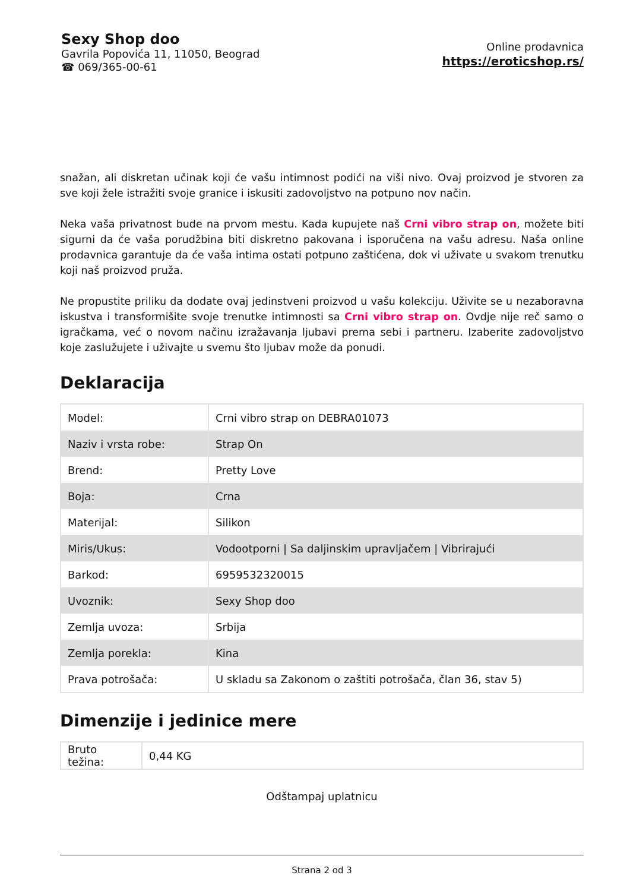Sexy Shop doo
Gavrila Popovića 11, 11050, Beograd
☎ 069/365-00-61
Online prodavnica
https://eroticshop.rs/
snažan, ali diskretan učinak koji će vašu intimnost podići na viši nivo. Ovaj proizvod je stvoren za sve koji žele istražiti svoje granice i iskusiti zadovoljstvo na potpuno nov način.
Neka vaša privatnost bude na prvom mestu. Kada kupujete naš Crni vibro strap on, možete biti sigurni da će vaša porudžbina biti diskretno pakovana i isporučena na vašu adresu. Naša online prodavnica garantuje da će vaša intima ostati potpuno zaštićena, dok vi uživate u svakom trenutku koji naš proizvod pruža.
Ne propustite priliku da dodate ovaj jedinstveni proizvod u vašu kolekciju. Uživite se u nezaboravna iskustva i transformišite svoje trenutke intimnosti sa Crni vibro strap on. Ovdje nije reč samo o igračkama, već o novom načinu izražavanja ljubavi prema sebi i partneru. Izaberite zadovoljstvo koje zaslužujete i uživajte u svemu što ljubav može da ponudi.
Deklaracija
| Model: | Crni vibro strap on DEBRA01073 |
| Naziv i vrsta robe: | Strap On |
| Brend: | Pretty Love |
| Boja: | Crna |
| Materijal: | Silikon |
| Miris/Ukus: | Vodootporni / Sa daljinskim upravljačem / Vibrirajući |
| Barkod: | 6959532320015 |
| Uvoznik: | Sexy Shop doo |
| Zemlja uvoza: | Srbija |
| Zemlja porekla: | Kina |
| Prava potrošača: | U skladu sa Zakonom o zaštiti potrošača, član 36, stav 5) |
Dimenzije i jedinice mere
| Bruto težina: | 0,44 KG |
Odštampaj uplatnicu
Strana 2 od 3